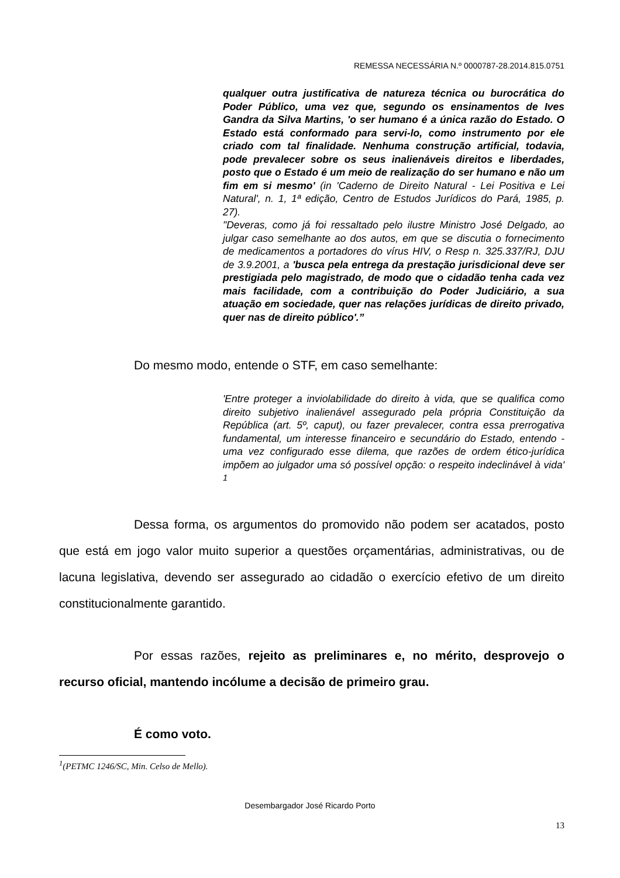REMESSA NECESSÁRIA N.º 0000787-28.2014.815.0751
qualquer outra justificativa de natureza técnica ou burocrática do Poder Público, uma vez que, segundo os ensinamentos de Ives Gandra da Silva Martins, 'o ser humano é a única razão do Estado. O Estado está conformado para servi-lo, como instrumento por ele criado com tal finalidade. Nenhuma construção artificial, todavia, pode prevalecer sobre os seus inalienáveis direitos e liberdades, posto que o Estado é um meio de realização do ser humano e não um fim em si mesmo' (in 'Caderno de Direito Natural - Lei Positiva e Lei Natural', n. 1, 1ª edição, Centro de Estudos Jurídicos do Pará, 1985, p. 27).
"Deveras, como já foi ressaltado pelo ilustre Ministro José Delgado, ao julgar caso semelhante ao dos autos, em que se discutia o fornecimento de medicamentos a portadores do vírus HIV, o Resp n. 325.337/RJ, DJU de 3.9.2001, a 'busca pela entrega da prestação jurisdicional deve ser prestigiada pelo magistrado, de modo que o cidadão tenha cada vez mais facilidade, com a contribuição do Poder Judiciário, a sua atuação em sociedade, quer nas relações jurídicas de direito privado, quer nas de direito público'.”
Do mesmo modo, entende o STF, em caso semelhante:
'Entre proteger a inviolabilidade do direito à vida, que se qualifica como direito subjetivo inalienável assegurado pela própria Constituição da República (art. 5º, caput), ou fazer prevalecer, contra essa prerrogativa fundamental, um interesse financeiro e secundário do Estado, entendo - uma vez configurado esse dilema, que razões de ordem ético-jurídica impõem ao julgador uma só possível opção: o respeito indeclinável à vida' <sup>1</sup>
Dessa forma, os argumentos do promovido não podem ser acatados, posto que está em jogo valor muito superior a questões orçamentárias, administrativas, ou de lacuna legislativa, devendo ser assegurado ao cidadão o exercício efetivo de um direito constitucionalmente garantido.
Por essas razões, rejeito as preliminares e, no mérito, desprovejo o recurso oficial, mantendo incólume a decisão de primeiro grau.
É como voto.
<sup>1</sup> (PETMC 1246/SC, Min. Celso de Mello).
Desembargador José Ricardo Porto
13